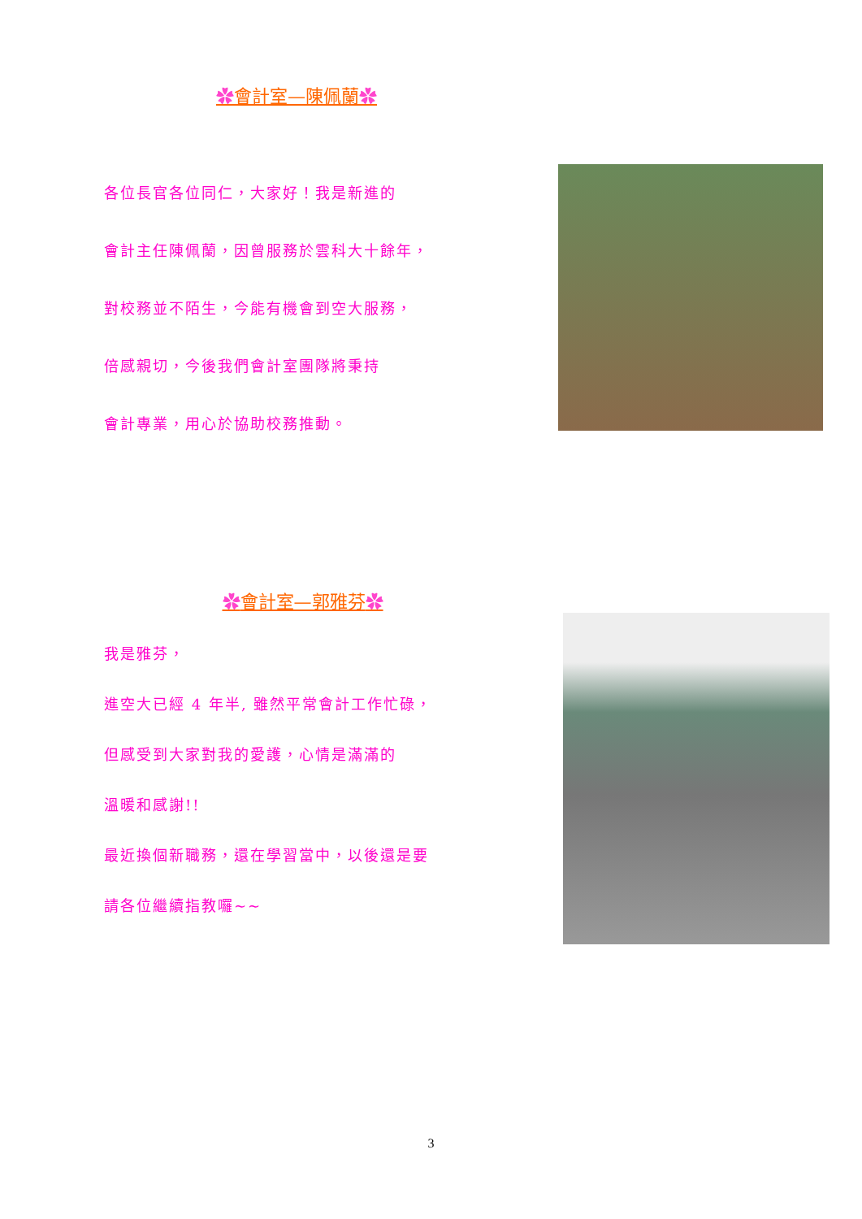✿會計室—陳佩蘭✿
各位長官各位同仁，大家好！我是新進的
會計主任陳佩蘭，因曾服務於雲科大十餘年，
對校務並不陌生，今能有機會到空大服務，
倍感親切，今後我們會計室團隊將秉持
會計專業，用心於協助校務推動。
✿會計室—郭雅芬✿
我是雅芬，
進空大已經 4 年半, 雖然平常會計工作忙碌，
但感受到大家對我的愛護，心情是滿滿的
溫暖和感謝!!
最近換個新職務，還在學習當中，以後還是要
請各位繼續指教囉~~
3